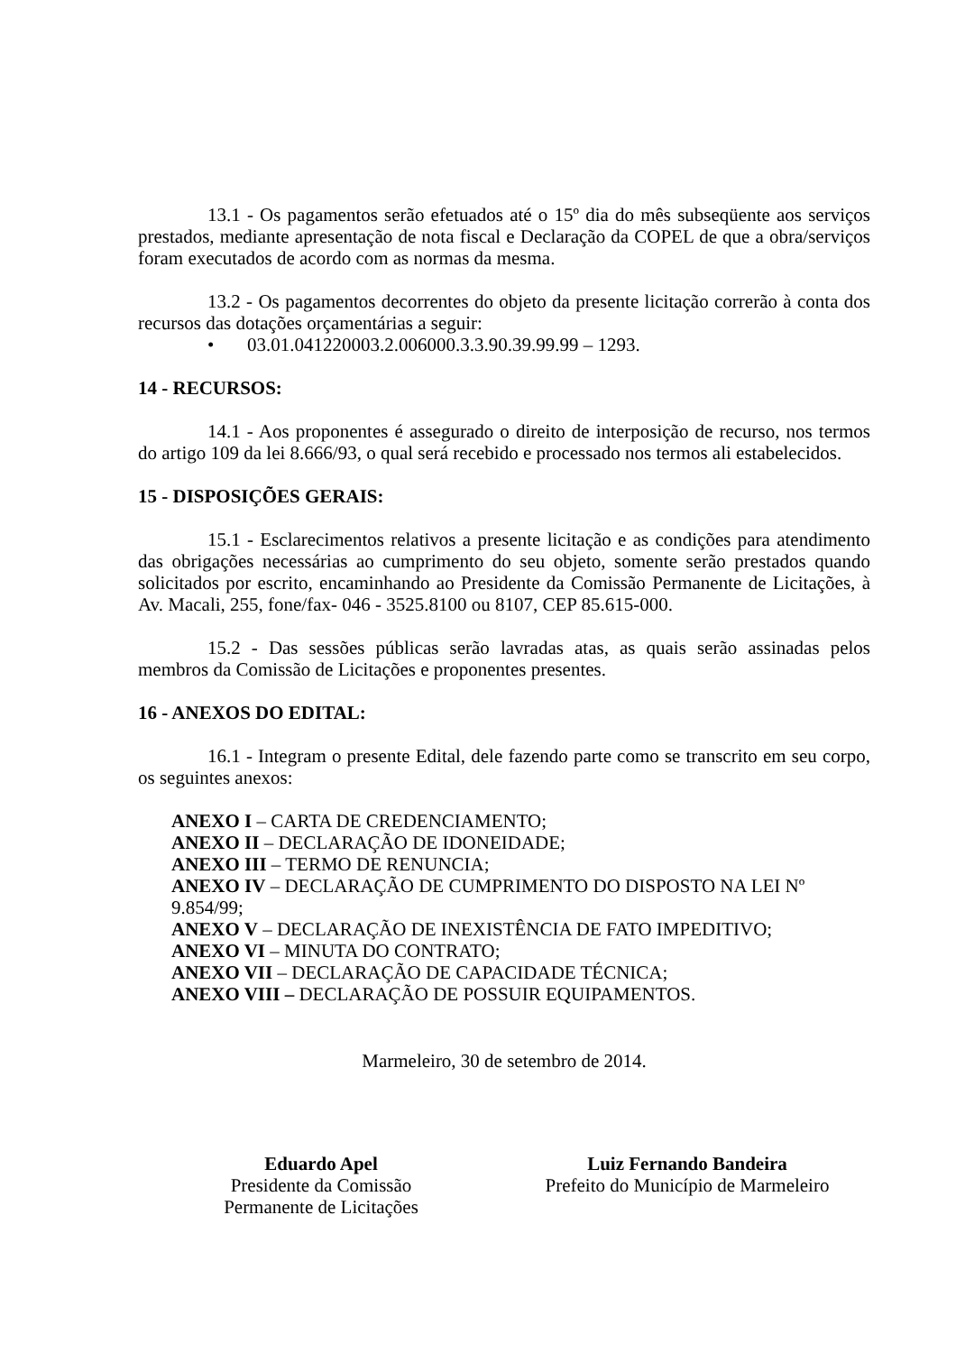13.1 - Os pagamentos serão efetuados até o 15º dia do mês subseqüente aos serviços prestados, mediante apresentação de nota fiscal e Declaração da COPEL de que a obra/serviços foram executados de acordo com as normas da mesma.
13.2 - Os pagamentos decorrentes do objeto da presente licitação correrão à conta dos recursos das dotações orçamentárias a seguir:
• 03.01.041220003.2.006000.3.3.90.39.99.99 – 1293.
14 - RECURSOS:
14.1 - Aos proponentes é assegurado o direito de interposição de recurso, nos termos do artigo 109 da lei 8.666/93, o qual será recebido e processado nos termos ali estabelecidos.
15 - DISPOSIÇÕES GERAIS:
15.1 - Esclarecimentos relativos a presente licitação e as condições para atendimento das obrigações necessárias ao cumprimento do seu objeto, somente serão prestados quando solicitados por escrito, encaminhando ao Presidente da Comissão Permanente de Licitações, à Av. Macali, 255, fone/fax- 046 - 3525.8100 ou 8107, CEP 85.615-000.
15.2 - Das sessões públicas serão lavradas atas, as quais serão assinadas pelos membros da Comissão de Licitações e proponentes presentes.
16 - ANEXOS DO EDITAL:
16.1 - Integram o presente Edital, dele fazendo parte como se transcrito em seu corpo, os seguintes anexos:
ANEXO I – CARTA DE CREDENCIAMENTO;
ANEXO II – DECLARAÇÃO DE IDONEIDADE;
ANEXO III – TERMO DE RENUNCIA;
ANEXO IV – DECLARAÇÃO DE CUMPRIMENTO DO DISPOSTO NA LEI Nº 9.854/99;
ANEXO V – DECLARAÇÃO DE INEXISTÊNCIA DE FATO IMPEDITIVO;
ANEXO VI – MINUTA DO CONTRATO;
ANEXO VII – DECLARAÇÃO DE CAPACIDADE TÉCNICA;
ANEXO VIII – DECLARAÇÃO DE POSSUIR EQUIPAMENTOS.
Marmeleiro, 30 de setembro de 2014.
Eduardo Apel
Presidente da Comissão
Permanente de Licitações
Luiz Fernando Bandeira
Prefeito do Município de Marmeleiro